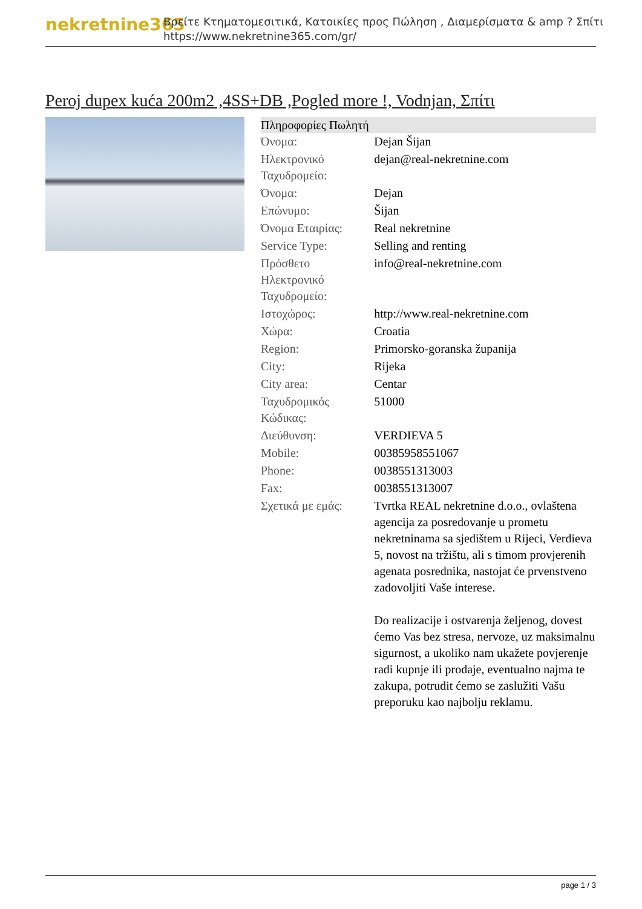nekretnine365
Βρείτε Κτηματομεσιτικά, Κατοικίες προς Πώληση , Διαμερίσματα & amp ? Σπίτι
https://www.nekretnine365.com/gr/
Peroj dupex kuća 200m2 ,4SS+DB ,Pogled more !, Vodnjan, Σπίτι
| Πληροφορίες Πωλητή | |
| --- | --- |
| Όνομα: | Dejan Šijan |
| Ηλεκτρονικό Ταχυδρομείο: | dejan@real-nekretnine.com |
| Όνομα: | Dejan |
| Επώνυμο: | Šijan |
| Όνομα Εταιρίας: | Real nekretnine |
| Service Type: | Selling and renting |
| Πρόσθετο Ηλεκτρονικό Ταχυδρομείο: | info@real-nekretnine.com |
| Ιστοχώρος: | http://www.real-nekretnine.com |
| Χώρα: | Croatia |
| Region: | Primorsko-goranska županija |
| City: | Rijeka |
| City area: | Centar |
| Ταχυδρομικός Κώδικας: | 51000 |
| Διεύθυνση: | VERDIEVA 5 |
| Mobile: | 00385958551067 |
| Phone: | 0038551313003 |
| Fax: | 0038551313007 |
| Σχετικά με εμάς: | Tvrtka REAL nekretnine d.o.o., ovlaštena agencija za posredovanje u prometu nekretninama sa sjedištem u Rijeci, Verdieva 5, novost na tržištu, ali s timom provjerenih agenata posrednika, nastojat će prvenstveno zadovoljiti Vaše interese. Do realizacije i ostvarenja željenog, dovest ćemo Vas bez stresa, nervoze, uz maksimalnu sigurnost, a ukoliko nam ukažete povjerenje radi kupnje ili prodaje, eventualno najma te zakupa, potrudit ćemo se zaslužiti Vašu preporuku kao najbolju reklamu. |
page 1 / 3